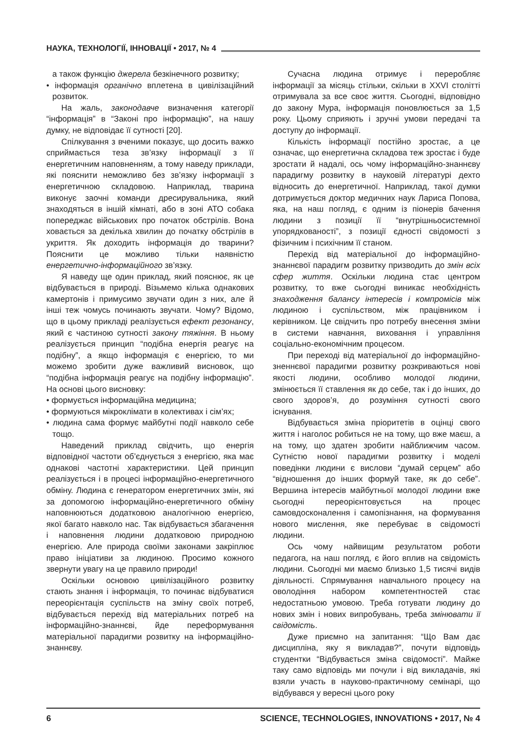НАУКА, ТЕХНОЛОГІЇ, ІННОВАЦІЇ • 2017, № 4
а також функцію джерела безкінечного розвитку;
• інформація органічно вплетена в цивілізаційний розвиток.
На жаль, законодавче визначення категорії “інформація” в “Законі про інформацію”, на нашу думку, не відповідає її сутності [20].
Спілкування з вченими показує, що досить важко сприймається теза зв’язку інформації з її енергетичним наповненням, а тому наведу приклади, які пояснити неможливо без зв’язку інформації з енергетичною складовою. Наприклад, тварина виконує заочні команди дресирувальника, який знаходяться в іншій кімнаті, або в зоні АТО собака попереджає військових про початок обстрілів. Вона ховається за декілька хвилин до початку обстрілів в укриття. Як доходить інформація до тварини? Пояснити це можливо тільки наявністю енергетично-інформаційного зв’язку.
Я наведу ще один приклад, який пояснює, як це відбувається в природі. Візьмемо кілька однакових камертонів і примусимо звучати один з них, але й інші теж чомусь починають звучати. Чому? Відомо, що в цьому прикладі реалізується ефект резонансу, який є частиною сутності закону тяжіння. В ньому реалізується принцип “подібна енергія реагує на подібну”, а якщо інформація є енергією, то ми можемо зробити дуже важливий висновок, що “подібна інформація реагує на подібну інформацію”. На основі цього висновку:
• формується інформаційна медицина;
• формуються мікроклімати в колективах і сім’ях;
• людина сама формує майбутні події навколо себе тощо.
Наведений приклад свідчить, що енергія відповідної частоти об’єднується з енергією, яка має однакові частотні характеристики. Цей принцип реалізується і в процесі інформаційно-енергетичного обміну. Людина є генератором енергетичних змін, які за допомогою інформаційно-енергетичного обміну наповнюються додатковою аналогічною енергією, якої багато навколо нас. Так відбувається збагачення і наповнення людини додатковою природною енергією. Але природа своїми законами закріплює право ініціативи за людиною. Просимо кожного звернути увагу на це правило природи!
Оскільки основою цивілізаційного розвитку стають знання і інформація, то починає відбуватися переорієнтація суспільств на зміну своїх потреб, відбувається перехід від матеріальних потреб на інформаційно-знаннєві, йде переформування матеріальної парадигми розвитку на інформаційно-знаннєву.
Сучасна людина отримує і переробляє інформації за місяць стільки, скільки в XXVI столітті отримувала за все своє життя. Сьогодні, відповідно до закону Мура, інформація поновлюється за 1,5 року. Цьому сприяють і зручні умови передачі та доступу до інформації.
Кількість інформації постійно зростає, а це означає, що енергетична складова теж зростає і буде зростати й надалі, ось чому інформаційно-знаннєву парадигму розвитку в науковій літературі дехто відносить до енергетичної. Наприклад, такої думки дотримується доктор медичних наук Лариса Попова, яка, на наш погляд, є одним із піонерів бачення людини з позиції її “внутрішньосистемної упорядкованості”, з позиції єдності свідомості з фізичним і психічним її станом.
Перехід від матеріальної до інформаційно-знаннєвої парадигм розвитку призводить до змін всіх сфер життя. Оскільки людина стає центром розвитку, то вже сьогодні виникає необхідність знаходження балансу інтересів і компромісів між людиною і суспільством, між працівником і керівником. Це свідчить про потребу внесення зміни в системи навчання, виховання і управління соціально-економічним процесом.
При переході від матеріальної до інформаційно-зненнєвої парадигми розвитку розкриваються нові якості людини, особливо молодої людини, змінюється її ставлення як до себе, так і до інших, до свого здоров’я, до розуміння сутності свого існування.
Відбувається зміна пріоритетів в оцінці свого життя і наголос робиться не на тому, що вже маєш, а на тому, що здатен зробити найближчим часом. Сутністю нової парадигми розвитку і моделі поведінки людини є вислови “думай серцем” або “відношення до інших формуй таке, як до себе”. Вершина інтересів майбутньої молодої людини вже сьогодні переорієнтовується на процес самовдосконалення і самопізнання, на формування нового мислення, яке перебуває в свідомості людини.
Ось чому найвищим результатом роботи педагога, на наш погляд, є його вплив на свідомість людини. Сьогодні ми маємо близько 1,5 тисячі видів діяльності. Спрямування навчального процесу на оволодіння набором компетентностей стає недостатньою умовою. Треба готувати людину до нових змін і нових випробувань, треба змінювати її свідомість.
Дуже приємно на запитання: “Що Вам дає дисципліна, яку я викладав?”, почути відповідь студентки “Відбувається зміна свідомості”. Майже таку само відповідь ми почули і від викладачів, які взяли участь в науково-практичному семінарі, що відбувався у вересні цього року
6 SCIENCE, TECHNOLOGIES, INNOVATIONS • 2017, № 4